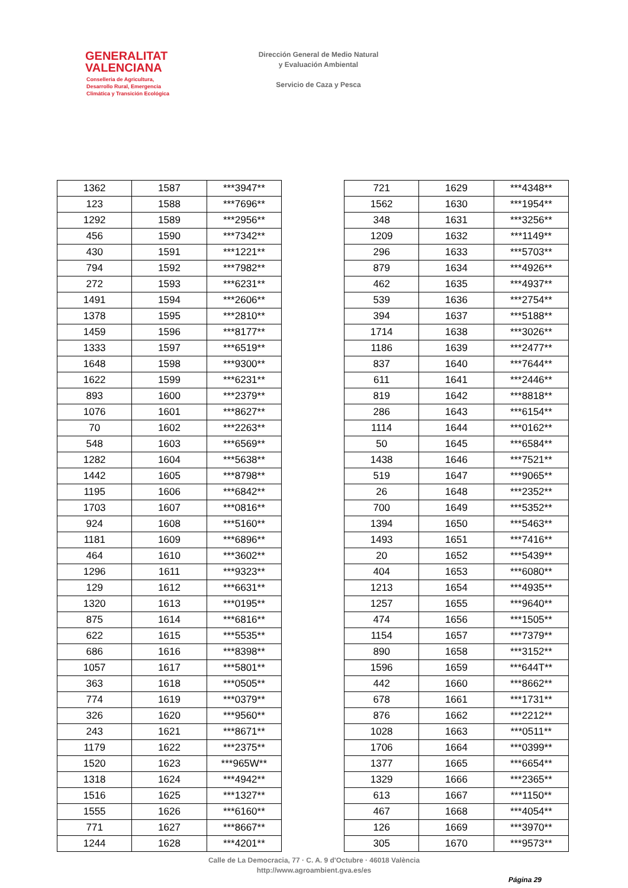GENERALITAT
VALENCIANA
Conselleria de Agricultura,
Desarrollo Rural, Emergencia
Climática y Transición Ecológica
Dirección General de Medio Natural
y Evaluación Ambiental
Servicio de Caza y Pesca
| 1362 | 1587 | ***3947** |
| 123 | 1588 | ***7696** |
| 1292 | 1589 | ***2956** |
| 456 | 1590 | ***7342** |
| 430 | 1591 | ***1221** |
| 794 | 1592 | ***7982** |
| 272 | 1593 | ***6231** |
| 1491 | 1594 | ***2606** |
| 1378 | 1595 | ***2810** |
| 1459 | 1596 | ***8177** |
| 1333 | 1597 | ***6519** |
| 1648 | 1598 | ***9300** |
| 1622 | 1599 | ***6231** |
| 893 | 1600 | ***2379** |
| 1076 | 1601 | ***8627** |
| 70 | 1602 | ***2263** |
| 548 | 1603 | ***6569** |
| 1282 | 1604 | ***5638** |
| 1442 | 1605 | ***8798** |
| 1195 | 1606 | ***6842** |
| 1703 | 1607 | ***0816** |
| 924 | 1608 | ***5160** |
| 1181 | 1609 | ***6896** |
| 464 | 1610 | ***3602** |
| 1296 | 1611 | ***9323** |
| 129 | 1612 | ***6631** |
| 1320 | 1613 | ***0195** |
| 875 | 1614 | ***6816** |
| 622 | 1615 | ***5535** |
| 686 | 1616 | ***8398** |
| 1057 | 1617 | ***5801** |
| 363 | 1618 | ***0505** |
| 774 | 1619 | ***0379** |
| 326 | 1620 | ***9560** |
| 243 | 1621 | ***8671** |
| 1179 | 1622 | ***2375** |
| 1520 | 1623 | ***965W** |
| 1318 | 1624 | ***4942** |
| 1516 | 1625 | ***1327** |
| 1555 | 1626 | ***6160** |
| 771 | 1627 | ***8667** |
| 1244 | 1628 | ***4201** |
| 721 | 1629 | ***4348** |
| 1562 | 1630 | ***1954** |
| 348 | 1631 | ***3256** |
| 1209 | 1632 | ***1149** |
| 296 | 1633 | ***5703** |
| 879 | 1634 | ***4926** |
| 462 | 1635 | ***4937** |
| 539 | 1636 | ***2754** |
| 394 | 1637 | ***5188** |
| 1714 | 1638 | ***3026** |
| 1186 | 1639 | ***2477** |
| 837 | 1640 | ***7644** |
| 611 | 1641 | ***2446** |
| 819 | 1642 | ***8818** |
| 286 | 1643 | ***6154** |
| 1114 | 1644 | ***0162** |
| 50 | 1645 | ***6584** |
| 1438 | 1646 | ***7521** |
| 519 | 1647 | ***9065** |
| 26 | 1648 | ***2352** |
| 700 | 1649 | ***5352** |
| 1394 | 1650 | ***5463** |
| 1493 | 1651 | ***7416** |
| 20 | 1652 | ***5439** |
| 404 | 1653 | ***6080** |
| 1213 | 1654 | ***4935** |
| 1257 | 1655 | ***9640** |
| 474 | 1656 | ***1505** |
| 1154 | 1657 | ***7379** |
| 890 | 1658 | ***3152** |
| 1596 | 1659 | ***644T** |
| 442 | 1660 | ***8662** |
| 678 | 1661 | ***1731** |
| 876 | 1662 | ***2212** |
| 1028 | 1663 | ***0511** |
| 1706 | 1664 | ***0399** |
| 1377 | 1665 | ***6654** |
| 1329 | 1666 | ***2365** |
| 613 | 1667 | ***1150** |
| 467 | 1668 | ***4054** |
| 126 | 1669 | ***3970** |
| 305 | 1670 | ***9573** |
Calle de La Democracia, 77 · C. A. 9 d'Octubre · 46018 València
http://www.agroambient.gva.es/es
Página 29